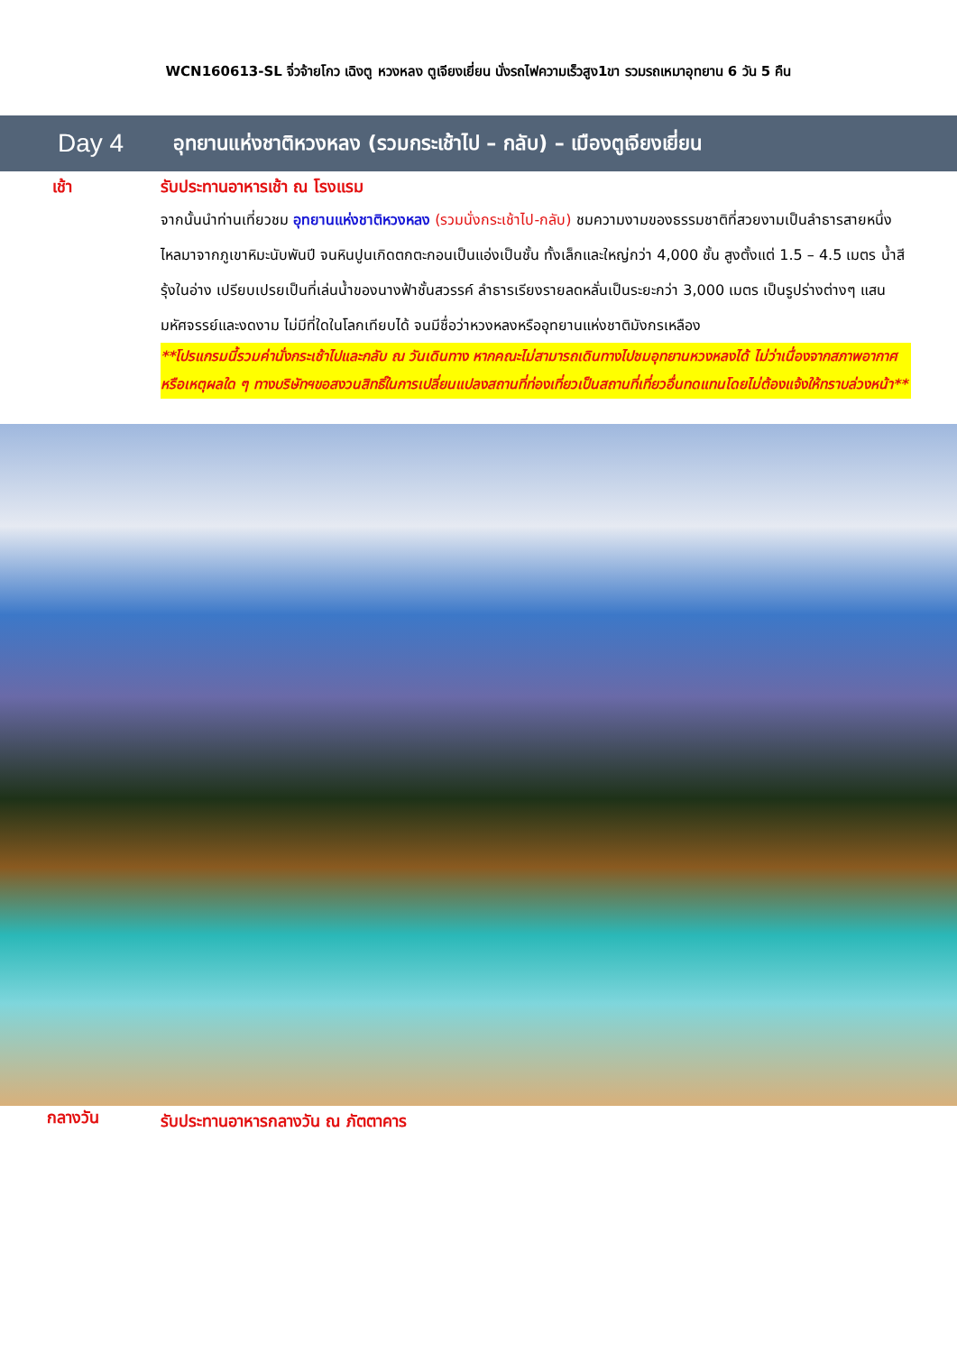WCN160613-SL จิ่วจ้ายโกว เฉิงตู หวงหลง ตูเจียงเยี่ยน นั่งรถไฟความเร็วสูง1ขา รวมรถเหมาอุทยาน 6 วัน 5 คืน
Day 4
อุทยานแห่งชาติหวงหลง (รวมกระเช้าไป – กลับ) – เมืองตูเจียงเยี่ยน
เช้า
รับประทานอาหารเช้า ณ โรงแรม
จากนั้นนำท่านเที่ยวชม อุทยานแห่งชาติหวงหลง (รวมนั่งกระเช้าไป-กลับ) ชมความงามของธรรมชาติที่สวยงามเป็นลำธารสายหนึ่งไหลมาจากภูเขาหิมะนับพันปี จนหินปูนเกิดตกตะกอนเป็นแอ่งเป็นชั้น ทั้งเล็กและใหญ่กว่า 4,000 ชั้น สูงตั้งแต่ 1.5 – 4.5 เมตร น้ำสีรุ้งในอ่าง เปรียบเปรยเป็นที่เล่นน้ำของนางฟ้าชั้นสวรรค์ ลำธารเรียงรายลดหลั่นเป็นระยะกว่า 3,000 เมตร เป็นรูปร่างต่างๆ แสนมหัศจรรย์และงดงาม ไม่มีที่ใดในโลกเทียบได้ จนมีชื่อว่าหวงหลงหรืออุทยานแห่งชาติมังกรเหลือง
**โปรแกรมนี้รวมค่านั่งกระเช้าไปและกลับ ณ วันเดินทาง หากคณะไม่สามารถเดินทางไปชมอุทยานหวงหลงได้ ไม่ว่าเนื่องจากสภาพอากาศหรือเหตุผลใด ๆ ทางบริษัทฯขอสงวนสิทธิ์ในการเปลี่ยนแปลงสถานที่ท่องเที่ยวเป็นสถานที่เที่ยวอื่นทดแทนโดยไม่ต้องแจ้งให้ทราบล่วงหน้า**
กลางวัน
รับประทานอาหารกลางวัน ณ ภัตตาคาร